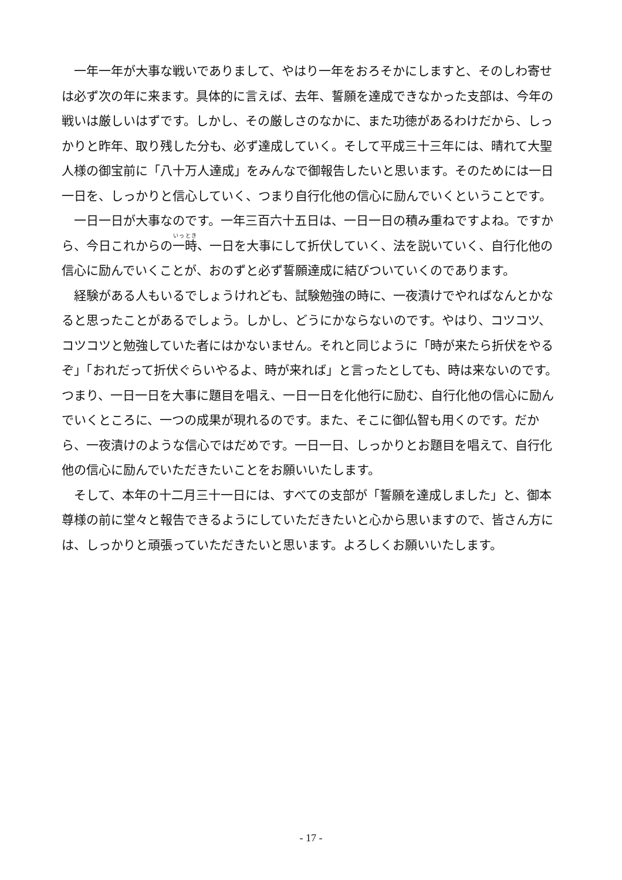一年一年が大事な戦いでありまして、やはり一年をおろそかにしますと、そのしわ寄せは必ず次の年に来ます。具体的に言えば、去年、誓願を達成できなかった支部は、今年の戦いは厳しいはずです。しかし、その厳しさのなかに、また功徳があるわけだから、しっかりと昨年、取り残した分も、必ず達成していく。そして平成三十三年には、晴れて大聖人様の御宝前に「八十万人達成」をみんなで御報告したいと思います。そのためには一日一日を、しっかりと信心していく、つまり自行化他の信心に励んでいくということです。
一日一日が大事なのです。一年三百六十五日は、一日一日の積み重ねですよね。ですから、今日これからの一時、一日を大事にして折伏していく、法を説いていく、自行化他の信心に励んでいくことが、おのずと必ず誓願達成に結びついていくのであります。
経験がある人もいるでしょうけれども、試験勉強の時に、一夜漬けでやればなんとかなると思ったことがあるでしょう。しかし、どうにかならないのです。やはり、コツコツ、コツコツと勉強していた者にはかないません。それと同じように「時が来たら折伏をやるぞ」「おれだって折伏ぐらいやるよ、時が来れば」と言ったとしても、時は来ないのです。つまり、一日一日を大事に題目を唱え、一日一日を化他行に励む、自行化他の信心に励んでいくところに、一つの成果が現れるのです。また、そこに御仏智も用くのです。だから、一夜漬けのような信心ではだめです。一日一日、しっかりとお題目を唱えて、自行化他の信心に励んでいただきたいことをお願いいたします。
そして、本年の十二月三十一日には、すべての支部が「誓願を達成しました」と、御本尊様の前に堂々と報告できるようにしていただきたいと心から思いますので、皆さん方には、しっかりと頑張っていただきたいと思います。よろしくお願いいたします。
- 17 -